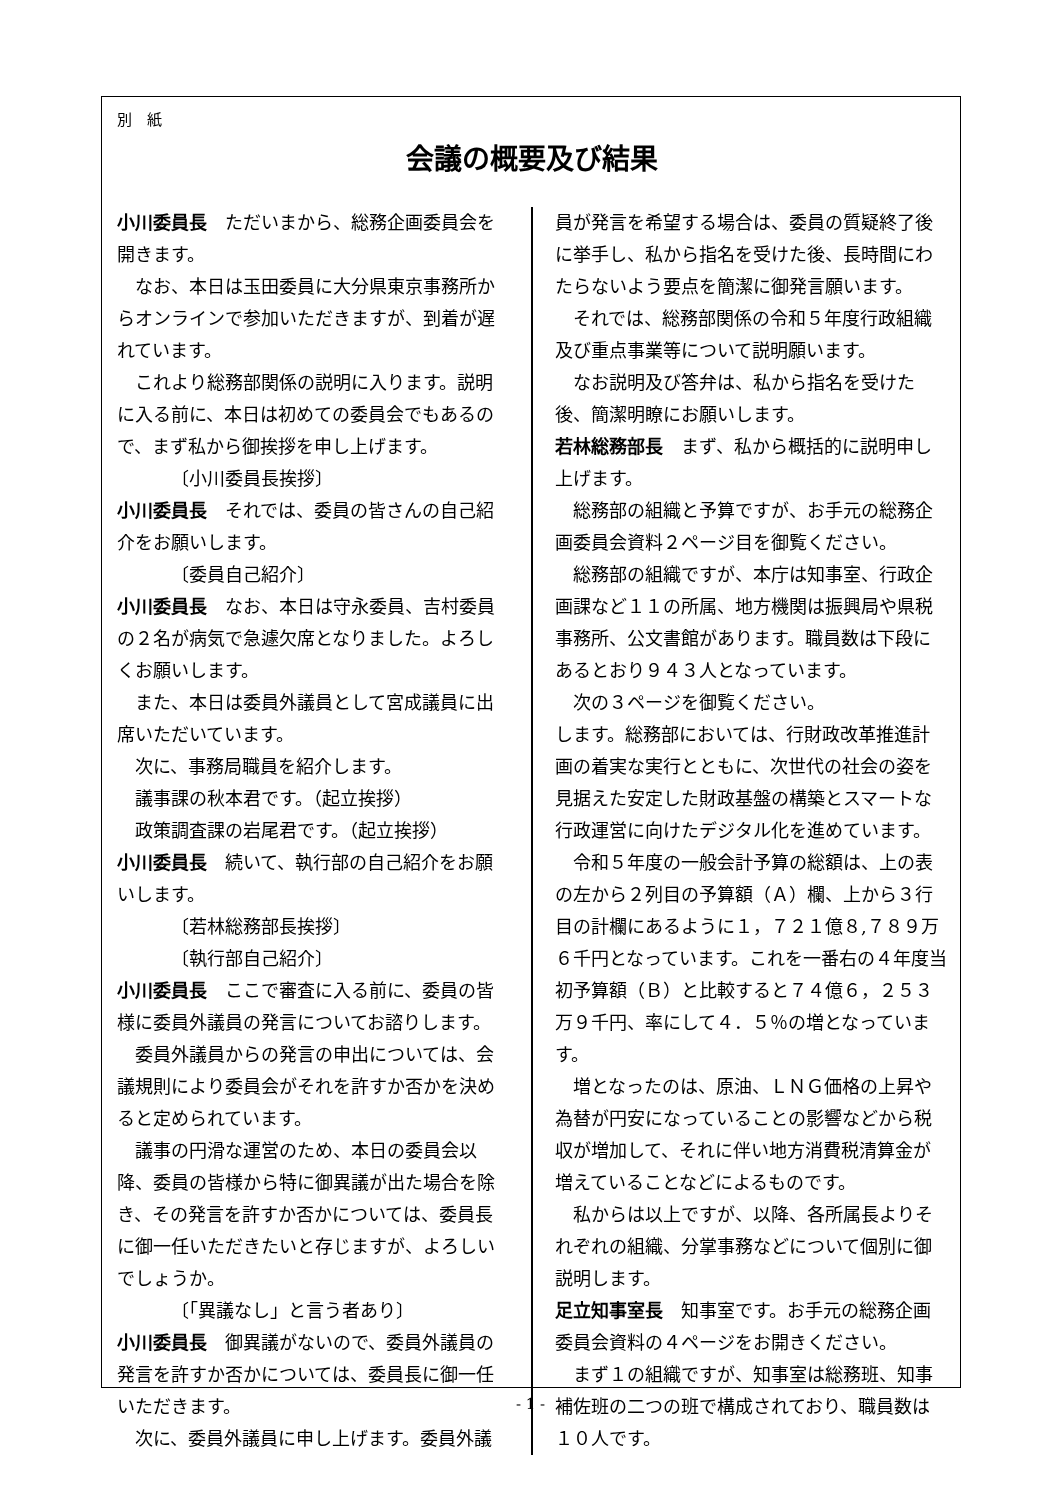別　紙
会議の概要及び結果
小川委員長　ただいまから、総務企画委員会を開きます。
なお、本日は玉田委員に大分県東京事務所からオンラインで参加いただきますが、到着が遅れています。
これより総務部関係の説明に入ります。説明に入る前に、本日は初めての委員会でもあるので、まず私から御挨拶を申し上げます。
〔小川委員長挨拶〕
小川委員長　それでは、委員の皆さんの自己紹介をお願いします。
〔委員自己紹介〕
小川委員長　なお、本日は守永委員、吉村委員の２名が病気で急遽欠席となりました。よろしくお願いします。
また、本日は委員外議員として宮成議員に出席いただいています。
次に、事務局職員を紹介します。
議事課の秋本君です。（起立挨拶）
政策調査課の岩尾君です。（起立挨拶）
小川委員長　続いて、執行部の自己紹介をお願いします。
〔若林総務部長挨拶〕
〔執行部自己紹介〕
小川委員長　ここで審査に入る前に、委員の皆様に委員外議員の発言についてお諮りします。
委員外議員からの発言の申出については、会議規則により委員会がそれを許すか否かを決めると定められています。
議事の円滑な運営のため、本日の委員会以降、委員の皆様から特に御異議が出た場合を除き、その発言を許すか否かについては、委員長に御一任いただきたいと存じますが、よろしいでしょうか。
〔「異議なし」と言う者あり〕
小川委員長　御異議がないので、委員外議員の発言を許すか否かについては、委員長に御一任いただきます。
次に、委員外議員に申し上げます。委員外議
員が発言を希望する場合は、委員の質疑終了後に挙手し、私から指名を受けた後、長時間にわたらないよう要点を簡潔に御発言願います。
それでは、総務部関係の令和５年度行政組織及び重点事業等について説明願います。
なお説明及び答弁は、私から指名を受けた後、簡潔明瞭にお願いします。
若林総務部長　まず、私から概括的に説明申し上げます。
総務部の組織と予算ですが、お手元の総務企画委員会資料２ページ目を御覧ください。
総務部の組織ですが、本庁は知事室、行政企画課など１１の所属、地方機関は振興局や県税事務所、公文書館があります。職員数は下段にあるとおり９４３人となっています。
次の３ページを御覧ください。
します。総務部においては、行財政改革推進計画の着実な実行とともに、次世代の社会の姿を見据えた安定した財政基盤の構築とスマートな行政運営に向けたデジタル化を進めています。
令和５年度の一般会計予算の総額は、上の表の左から２列目の予算額（Ａ）欄、上から３行目の計欄にあるように１，７２１億８,７８９万６千円となっています。これを一番右の４年度当初予算額（Ｂ）と比較すると７４億６，２５３万９千円、率にして４．５％の増となっています。
増となったのは、原油、ＬＮＧ価格の上昇や為替が円安になっていることの影響などから税収が増加して、それに伴い地方消費税清算金が増えていることなどによるものです。
私からは以上ですが、以降、各所属長よりそれぞれの組織、分掌事務などについて個別に御説明します。
足立知事室長　知事室です。お手元の総務企画委員会資料の４ページをお開きください。
まず１の組織ですが、知事室は総務班、知事補佐班の二つの班で構成されており、職員数は１０人です。
- 1 -